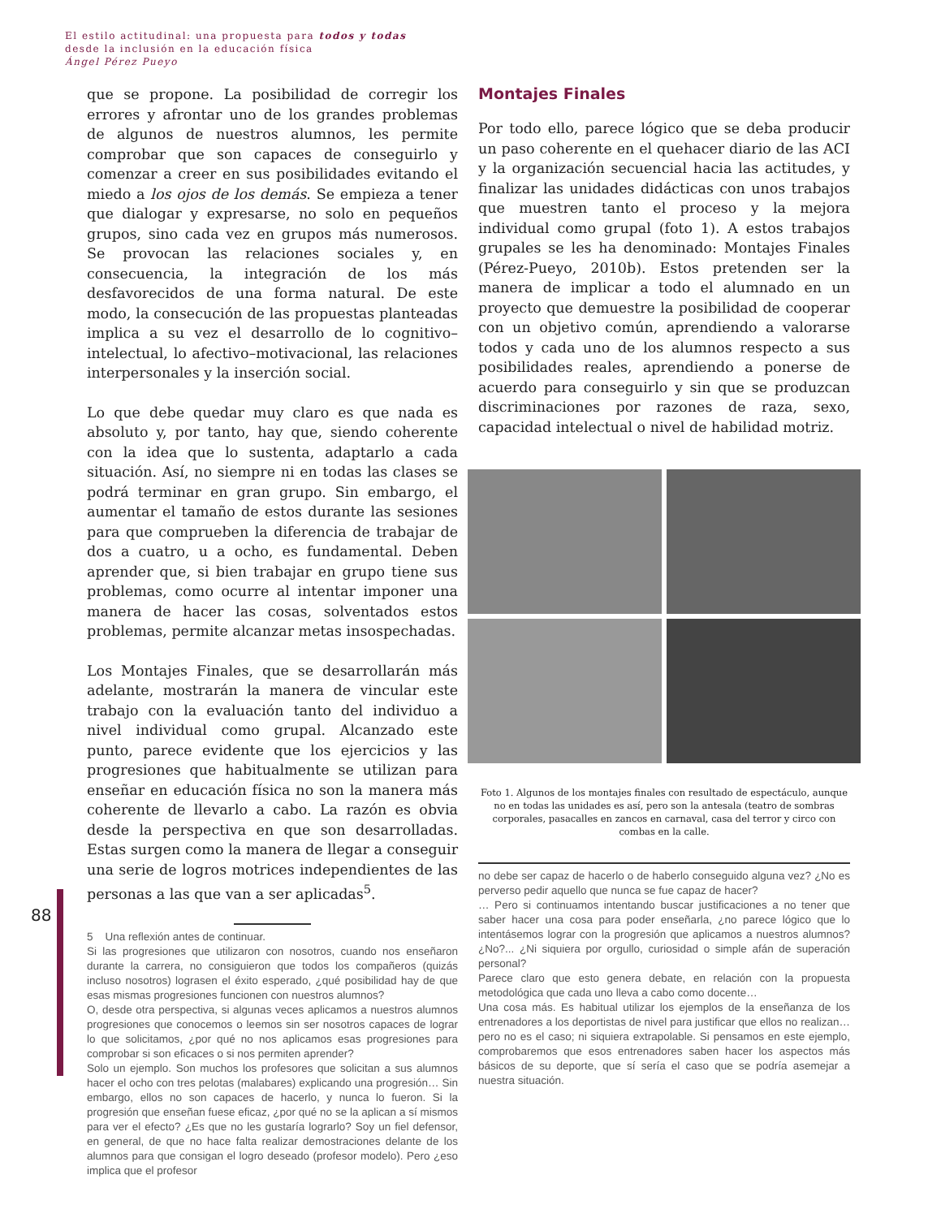El estilo actitudinal: una propuesta para todos y todas
desde la inclusión en la educación física
Ángel Pérez Pueyo
88
que se propone. La posibilidad de corregir los errores y afrontar uno de los grandes problemas de algunos de nuestros alumnos, les permite comprobar que son capaces de conseguirlo y comenzar a creer en sus posibilidades evitando el miedo a los ojos de los demás. Se empieza a tener que dialogar y expresarse, no solo en pequeños grupos, sino cada vez en grupos más numerosos. Se provocan las relaciones sociales y, en consecuencia, la integración de los más desfavorecidos de una forma natural. De este modo, la consecución de las propuestas planteadas implica a su vez el desarrollo de lo cognitivo–intelectual, lo afectivo–motivacional, las relaciones interpersonales y la inserción social.
Lo que debe quedar muy claro es que nada es absoluto y, por tanto, hay que, siendo coherente con la idea que lo sustenta, adaptarlo a cada situación. Así, no siempre ni en todas las clases se podrá terminar en gran grupo. Sin embargo, el aumentar el tamaño de estos durante las sesiones para que comprueben la diferencia de trabajar de dos a cuatro, u a ocho, es fundamental. Deben aprender que, si bien trabajar en grupo tiene sus problemas, como ocurre al intentar imponer una manera de hacer las cosas, solventados estos problemas, permite alcanzar metas insospechadas.
Los Montajes Finales, que se desarrollarán más adelante, mostrarán la manera de vincular este trabajo con la evaluación tanto del individuo a nivel individual como grupal. Alcanzado este punto, parece evidente que los ejercicios y las progresiones que habitualmente se utilizan para enseñar en educación física no son la manera más coherente de llevarlo a cabo. La razón es obvia desde la perspectiva en que son desarrolladas. Estas surgen como la manera de llegar a conseguir una serie de logros motrices independientes de las personas a las que van a ser aplicadas<sup>5</sup>.
5 Una reflexión antes de continuar.
Si las progresiones que utilizaron con nosotros, cuando nos enseñaron durante la carrera, no consiguieron que todos los compañeros (quizás incluso nosotros) lograsen el éxito esperado, ¿qué posibilidad hay de que esas mismas progresiones funcionen con nuestros alumnos?
O, desde otra perspectiva, si algunas veces aplicamos a nuestros alumnos progresiones que conocemos o leemos sin ser nosotros capaces de lograr lo que solicitamos, ¿por qué no nos aplicamos esas progresiones para comprobar si son eficaces o si nos permiten aprender?
Solo un ejemplo. Son muchos los profesores que solicitan a sus alumnos hacer el ocho con tres pelotas (malabares) explicando una progresión… Sin embargo, ellos no son capaces de hacerlo, y nunca lo fueron. Si la progresión que enseñan fuese eficaz, ¿por qué no se la aplican a sí mismos para ver el efecto? ¿Es que no les gustaría lograrlo? Soy un fiel defensor, en general, de que no hace falta realizar demostraciones delante de los alumnos para que consigan el logro deseado (profesor modelo). Pero ¿eso implica que el profesor
Montajes Finales
Por todo ello, parece lógico que se deba producir un paso coherente en el quehacer diario de las ACI y la organización secuencial hacia las actitudes, y finalizar las unidades didácticas con unos trabajos que muestren tanto el proceso y la mejora individual como grupal (foto 1). A estos trabajos grupales se les ha denominado: Montajes Finales (Pérez-Pueyo, 2010b). Estos pretenden ser la manera de implicar a todo el alumnado en un proyecto que demuestre la posibilidad de cooperar con un objetivo común, aprendiendo a valorarse todos y cada uno de los alumnos respecto a sus posibilidades reales, aprendiendo a ponerse de acuerdo para conseguirlo y sin que se produzcan discriminaciones por razones de raza, sexo, capacidad intelectual o nivel de habilidad motriz.
Foto 1. Algunos de los montajes finales con resultado de espectáculo, aunque no en todas las unidades es así, pero son la antesala (teatro de sombras corporales, pasacalles en zancos en carnaval, casa del terror y circo con combas en la calle.
no debe ser capaz de hacerlo o de haberlo conseguido alguna vez? ¿No es perverso pedir aquello que nunca se fue capaz de hacer?
… Pero si continuamos intentando buscar justificaciones a no tener que saber hacer una cosa para poder enseñarla, ¿no parece lógico que lo intentásemos lograr con la progresión que aplicamos a nuestros alumnos? ¿No?... ¿Ni siquiera por orgullo, curiosidad o simple afán de superación personal?
Parece claro que esto genera debate, en relación con la propuesta metodológica que cada uno lleva a cabo como docente…
Una cosa más. Es habitual utilizar los ejemplos de la enseñanza de los entrenadores a los deportistas de nivel para justificar que ellos no realizan… pero no es el caso; ni siquiera extrapolable. Si pensamos en este ejemplo, comprobaremos que esos entrenadores saben hacer los aspectos más básicos de su deporte, que sí sería el caso que se podría asemejar a nuestra situación.